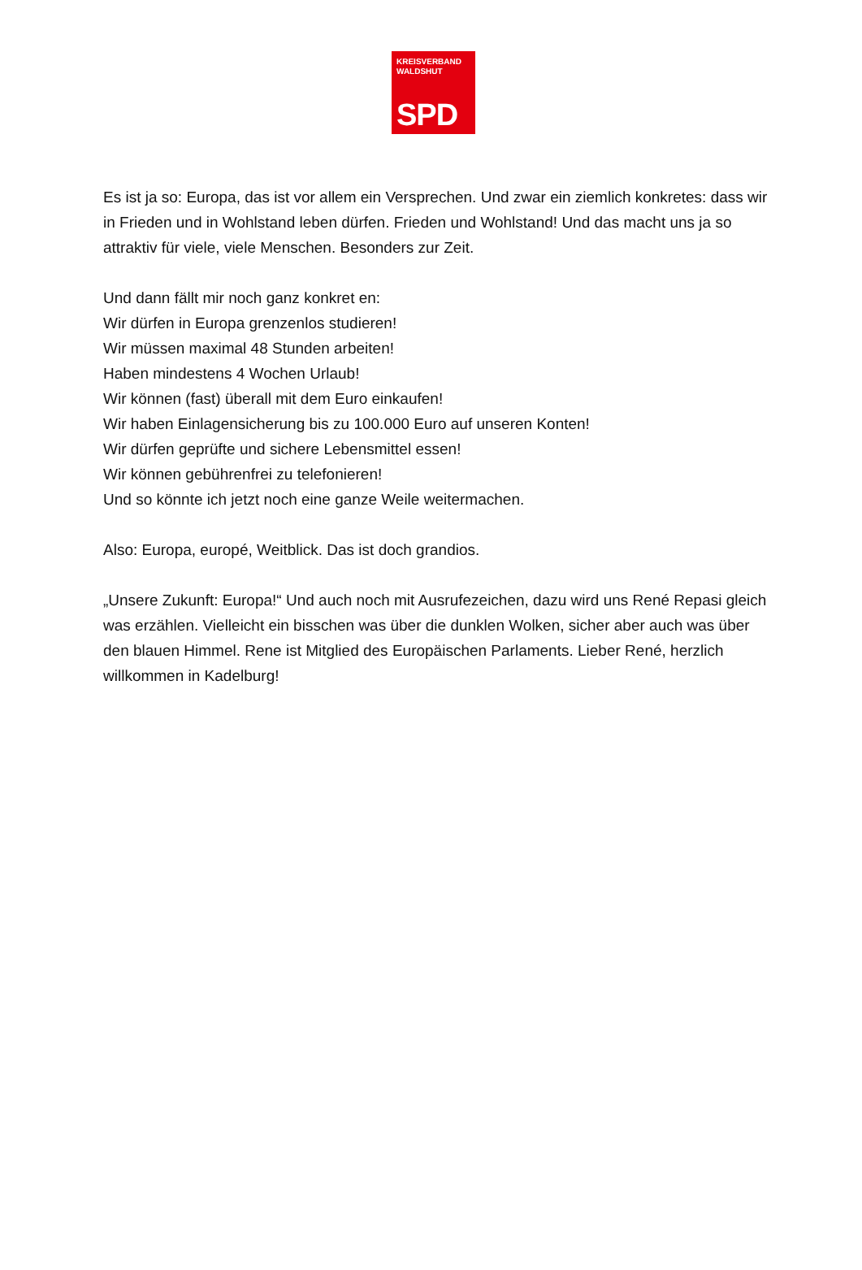KREISVERBAND
WALDSHUT
SPD
Es ist ja so: Europa, das ist vor allem ein Versprechen. Und zwar ein ziemlich konkretes: dass wir in Frieden und in Wohlstand leben dürfen. Frieden und Wohlstand! Und das macht uns ja so attraktiv für viele, viele Menschen. Besonders zur Zeit.
Und dann fällt mir noch ganz konkret en:
Wir dürfen in Europa grenzenlos studieren!
Wir müssen maximal 48 Stunden arbeiten!
Haben mindestens 4 Wochen Urlaub!
Wir können (fast) überall mit dem Euro einkaufen!
Wir haben Einlagensicherung bis zu 100.000 Euro auf unseren Konten!
Wir dürfen geprüfte und sichere Lebensmittel essen!
Wir können gebührenfrei zu telefonieren!
Und so könnte ich jetzt noch eine ganze Weile weitermachen.
Also: Europa, europé, Weitblick. Das ist doch grandios.
„Unsere Zukunft: Europa!“ Und auch noch mit Ausrufezeichen, dazu wird uns René Repasi gleich was erzählen. Vielleicht ein bisschen was über die dunklen Wolken, sicher aber auch was über den blauen Himmel. Rene ist Mitglied des Europäischen Parlaments. Lieber René, herzlich willkommen in Kadelburg!